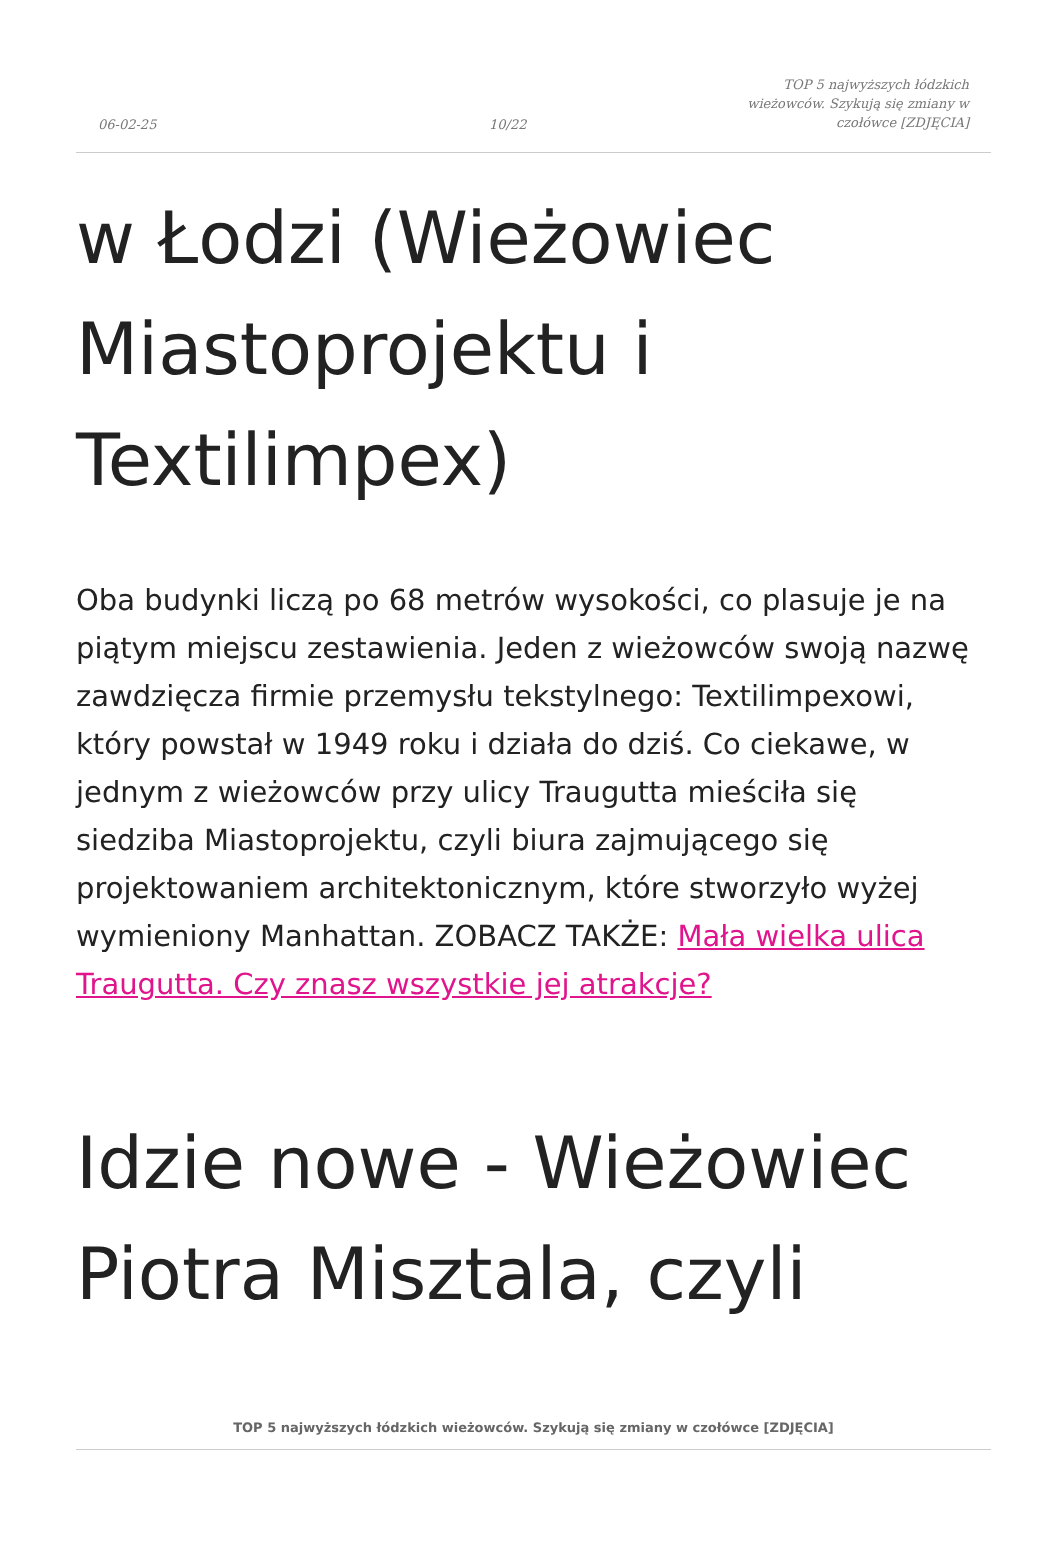06-02-25 10/22 TOP 5 najwyższych łódzkich wieżowców. Szykują się zmiany w czołówce [ZDJĘCIA]
w Łodzi (Wieżowiec Miastoprojektu i Textilimpex)
Oba budynki liczą po 68 metrów wysokości, co plasuje je na piątym miejscu zestawienia. Jeden z wieżowców swoją nazwę zawdzięcza firmie przemysłu tekstylnego: Textilimpexowi, który powstał w 1949 roku i działa do dziś. Co ciekawe, w jednym z wieżowców przy ulicy Traugutta mieściła się siedziba Miastoprojektu, czyli biura zajmującego się projektowaniem architektonicznym, które stworzyło wyżej wymieniony Manhattan. ZOBACZ TAKŻE: Mała wielka ulica Traugutta. Czy znasz wszystkie jej atrakcje?
Idzie nowe - Wieżowiec Piotra Misztala, czyli
TOP 5 najwyższych łódzkich wieżowców. Szykują się zmiany w czołówce [ZDJĘCIA]